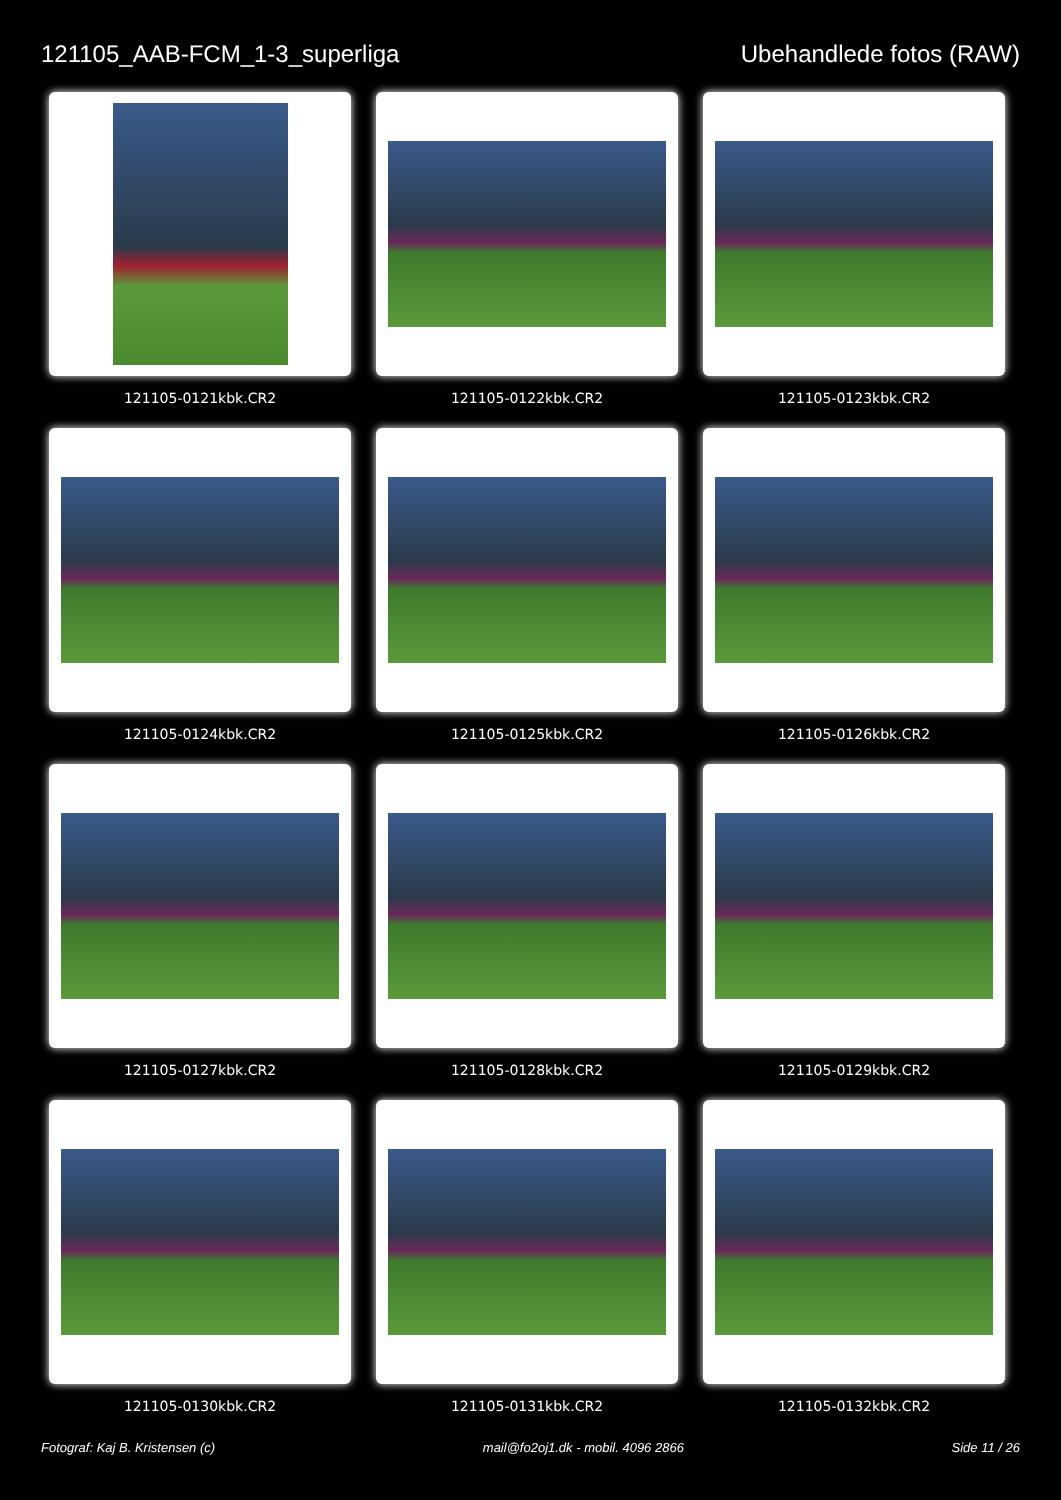121105_AAB-FCM_1-3_superliga Ubehandlede fotos (RAW)
121105-0121kbk.CR2
121105-0122kbk.CR2
121105-0123kbk.CR2
121105-0124kbk.CR2
121105-0125kbk.CR2
121105-0126kbk.CR2
121105-0127kbk.CR2
121105-0128kbk.CR2
121105-0129kbk.CR2
121105-0130kbk.CR2
121105-0131kbk.CR2
121105-0132kbk.CR2
Fotograf: Kaj B. Kristensen (c)
mail@fo2oj1.dk - mobil. 4096 2866
Side 11 / 26